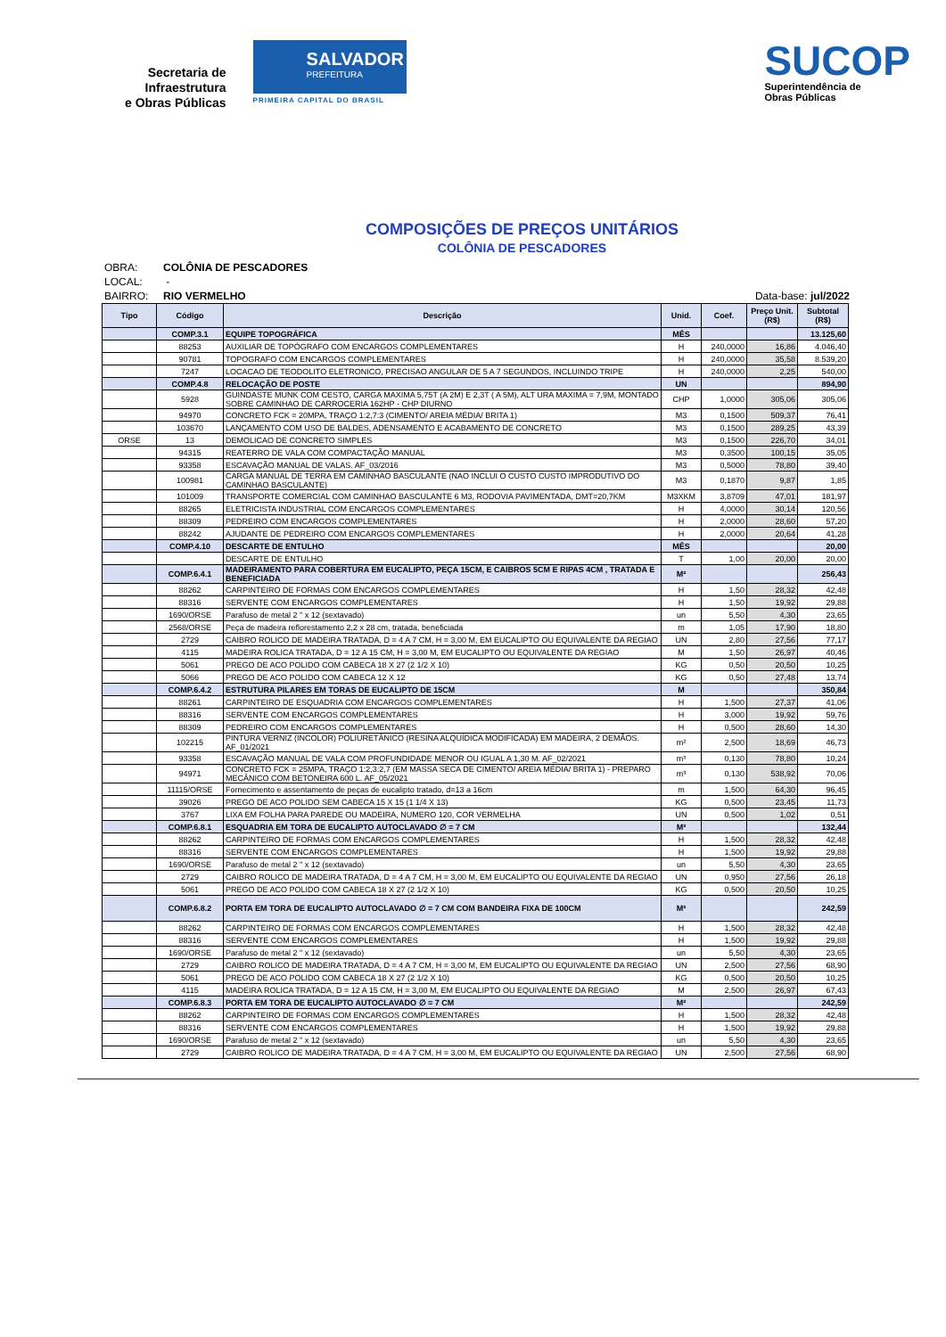Secretaria de
Infraestrutura
e Obras Públicas
SALVADOR
PREFEITURA
PRIMEIRA CAPITAL DO BRASIL
SUCOP
Superintendência de
Obras Públicas
COMPOSIÇÕES DE PREÇOS UNITÁRIOS
COLÔNIA DE PESCADORES
OBRA: COLÔNIA DE PESCADORES
LOCAL: -
BAIRRO: RIO VERMELHO Data-base: jul/2022
| Tipo | Código | Descrição | Unid. | Coef. | Preço Unit. (R$) | Subtotal (R$) |
| --- | --- | --- | --- | --- | --- | --- |
| | COMP.3.1 | EQUIPE TOPOGRÁFICA | MÊS | | | 13.125,60 |
| | 88253 | AUXILIAR DE TOPÓGRAFO COM ENCARGOS COMPLEMENTARES | H | 240,0000 | 16,86 | 4.046,40 |
| | 90781 | TOPOGRAFO COM ENCARGOS COMPLEMENTARES | H | 240,0000 | 35,58 | 8.539,20 |
| | 7247 | LOCACAO DE TEODOLITO ELETRONICO, PRECISAO ANGULAR DE 5 A 7 SEGUNDOS, INCLUINDO TRIPE | H | 240,0000 | 2,25 | 540,00 |
| | COMP.4.8 | RELOCAÇÃO DE POSTE | UN | | | 894,90 |
| | 5928 | GUINDASTE MUNK COM CESTO, CARGA MAXIMA 5,75T (A 2M) E 2,3T ( A 5M), ALT URA MAXIMA = 7,9M, MONTADO SOBRE CAMINHAO DE CARROCERIA 162HP - CHP DIURNO | CHP | 1,0000 | 305,06 | 305,06 |
| | 94970 | CONCRETO FCK = 20MPA, TRAÇO 1:2,7:3 (CIMENTO/ AREIA MÉDIA/ BRITA 1) | M3 | 0,1500 | 509,37 | 76,41 |
| | 103670 | LANÇAMENTO COM USO DE BALDES, ADENSAMENTO E ACABAMENTO DE CONCRETO | M3 | 0,1500 | 289,25 | 43,39 |
| ORSE | 13 | DEMOLICAO DE CONCRETO SIMPLES | M3 | 0,1500 | 226,70 | 34,01 |
| | 94315 | REATERRO DE VALA COM COMPACTAÇÃO MANUAL | M3 | 0,3500 | 100,15 | 35,05 |
| | 93358 | ESCAVAÇÃO MANUAL DE VALAS. AF_03/2016 | M3 | 0,5000 | 78,80 | 39,40 |
| | 100981 | CARGA MANUAL DE TERRA EM CAMINHAO BASCULANTE (NAO INCLUI O CUSTO CUSTO IMPRODUTIVO DO CAMINHAO BASCULANTE) | M3 | 0,1870 | 9,87 | 1,85 |
| | 101009 | TRANSPORTE COMERCIAL COM CAMINHAO BASCULANTE 6 M3, RODOVIA PAVIMENTADA, DMT=20,7KM | M3XKM | 3,8709 | 47,01 | 181,97 |
| | 88265 | ELETRICISTA INDUSTRIAL COM ENCARGOS COMPLEMENTARES | H | 4,0000 | 30,14 | 120,56 |
| | 88309 | PEDREIRO COM ENCARGOS COMPLEMENTARES | H | 2,0000 | 28,60 | 57,20 |
| | 88242 | AJUDANTE DE PEDREIRO COM ENCARGOS COMPLEMENTARES | H | 2,0000 | 20,64 | 41,28 |
| | COMP.4.10 | DESCARTE DE ENTULHO | MÊS | | | 20,00 |
| | | DESCARTE DE ENTULHO | T | 1,00 | 20,00 | 20,00 |
| | COMP.6.4.1 | MADEIRAMENTO PARA COBERTURA EM EUCALIPTO, PEÇA 15CM, E CAIBROS 5CM E RIPAS 4CM , TRATADA E BENEFICIADA | M² | | | 256,43 |
| | 88262 | CARPINTEIRO DE FORMAS COM ENCARGOS COMPLEMENTARES | H | 1,50 | 28,32 | 42,48 |
| | 88316 | SERVENTE COM ENCARGOS COMPLEMENTARES | H | 1,50 | 19,92 | 29,88 |
| | 1690/ORSE | Parafuso de metal 2 " x 12 (sextavado) | un | 5,50 | 4,30 | 23,65 |
| | 2568/ORSE | Peça de madeira reflorestamento 2,2 x 28 cm, tratada, beneficiada | m | 1,05 | 17,90 | 18,80 |
| | 2729 | CAIBRO ROLICO DE MADEIRA TRATADA, D = 4 A 7 CM, H = 3,00 M, EM EUCALIPTO OU EQUIVALENTE DA REGIAO | UN | 2,80 | 27,56 | 77,17 |
| | 4115 | MADEIRA ROLICA TRATADA, D = 12 A 15 CM, H = 3,00 M, EM EUCALIPTO OU EQUIVALENTE DA REGIAO | M | 1,50 | 26,97 | 40,46 |
| | 5061 | PREGO DE ACO POLIDO COM CABECA 18 X 27 (2 1/2 X 10) | KG | 0,50 | 20,50 | 10,25 |
| | 5066 | PREGO DE ACO POLIDO COM CABECA 12 X 12 | KG | 0,50 | 27,48 | 13,74 |
| | COMP.6.4.2 | ESTRUTURA PILARES EM TORAS DE EUCALIPTO DE 15CM | M | | | 350,84 |
| | 88261 | CARPINTEIRO DE ESQUADRIA COM ENCARGOS COMPLEMENTARES | H | 1,500 | 27,37 | 41,06 |
| | 88316 | SERVENTE COM ENCARGOS COMPLEMENTARES | H | 3,000 | 19,92 | 59,76 |
| | 88309 | PEDREIRO COM ENCARGOS COMPLEMENTARES | H | 0,500 | 28,60 | 14,30 |
| | 102215 | PINTURA VERNIZ (INCOLOR) POLIURETÂNICO (RESINA ALQUÍDICA MODIFICADA) EM MADEIRA, 2 DEMÃOS. AF_01/2021 | m² | 2,500 | 18,69 | 46,73 |
| | 93358 | ESCAVAÇÃO MANUAL DE VALA COM PROFUNDIDADE MENOR OU IGUAL A 1,30 M. AF_02/2021 | m³ | 0,130 | 78,80 | 10,24 |
| | 94971 | CONCRETO FCK = 25MPA, TRAÇO 1:2,3:2,7 (EM MASSA SECA DE CIMENTO/ AREIA MÉDIA/ BRITA 1) - PREPARO MECÂNICO COM BETONEIRA 600 L. AF_05/2021 | m³ | 0,130 | 538,92 | 70,06 |
| | 11115/ORSE | Fornecimento e assentamento de peças de eucalipto tratado, d=13 a 16cm | m | 1,500 | 64,30 | 96,45 |
| | 39026 | PREGO DE ACO POLIDO SEM CABECA 15 X 15 (1 1/4 X 13) | KG | 0,500 | 23,45 | 11,73 |
| | 3767 | LIXA EM FOLHA PARA PAREDE OU MADEIRA, NUMERO 120, COR VERMELHA | UN | 0,500 | 1,02 | 0,51 |
| | COMP.6.8.1 | ESQUADRIA EM TORA DE EUCALIPTO AUTOCLAVADO ∅ = 7 CM | M² | | | 132,44 |
| | 88262 | CARPINTEIRO DE FORMAS COM ENCARGOS COMPLEMENTARES | H | 1,500 | 28,32 | 42,48 |
| | 88316 | SERVENTE COM ENCARGOS COMPLEMENTARES | H | 1,500 | 19,92 | 29,88 |
| | 1690/ORSE | Parafuso de metal 2 " x 12 (sextavado) | un | 5,50 | 4,30 | 23,65 |
| | 2729 | CAIBRO ROLICO DE MADEIRA TRATADA, D = 4 A 7 CM, H = 3,00 M, EM EUCALIPTO OU EQUIVALENTE DA REGIAO | UN | 0,950 | 27,56 | 26,18 |
| | 5061 | PREGO DE ACO POLIDO COM CABECA 18 X 27 (2 1/2 X 10) | KG | 0,500 | 20,50 | 10,25 |
| | COMP.6.8.2 | PORTA EM TORA DE EUCALIPTO AUTOCLAVADO ∅ = 7 CM COM BANDEIRA FIXA DE 100CM | M² | | | 242,59 |
| | 88262 | CARPINTEIRO DE FORMAS COM ENCARGOS COMPLEMENTARES | H | 1,500 | 28,32 | 42,48 |
| | 88316 | SERVENTE COM ENCARGOS COMPLEMENTARES | H | 1,500 | 19,92 | 29,88 |
| | 1690/ORSE | Parafuso de metal 2 " x 12 (sextavado) | un | 5,50 | 4,30 | 23,65 |
| | 2729 | CAIBRO ROLICO DE MADEIRA TRATADA, D = 4 A 7 CM, H = 3,00 M, EM EUCALIPTO OU EQUIVALENTE DA REGIAO | UN | 2,500 | 27,56 | 68,90 |
| | 5061 | PREGO DE ACO POLIDO COM CABECA 18 X 27 (2 1/2 X 10) | KG | 0,500 | 20,50 | 10,25 |
| | 4115 | MADEIRA ROLICA TRATADA, D = 12 A 15 CM, H = 3,00 M, EM EUCALIPTO OU EQUIVALENTE DA REGIAO | M | 2,500 | 26,97 | 67,43 |
| | COMP.6.8.3 | PORTA EM TORA DE EUCALIPTO AUTOCLAVADO ∅ = 7 CM | M² | | | 242,59 |
| | 88262 | CARPINTEIRO DE FORMAS COM ENCARGOS COMPLEMENTARES | H | 1,500 | 28,32 | 42,48 |
| | 88316 | SERVENTE COM ENCARGOS COMPLEMENTARES | H | 1,500 | 19,92 | 29,88 |
| | 1690/ORSE | Parafuso de metal 2 " x 12 (sextavado) | un | 5,50 | 4,30 | 23,65 |
| | 2729 | CAIBRO ROLICO DE MADEIRA TRATADA, D = 4 A 7 CM, H = 3,00 M, EM EUCALIPTO OU EQUIVALENTE DA REGIAO | UN | 2,500 | 27,56 | 68,90 |